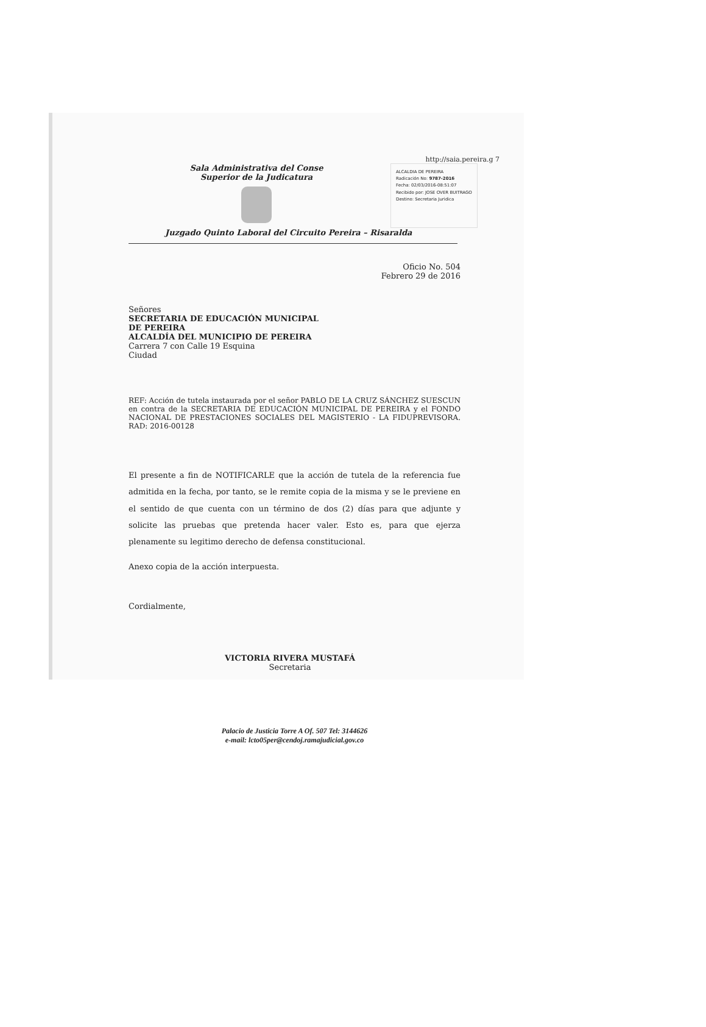http://saia.pereira.g 7
Sala Administrativa del Conse
Superior de la Judicatura
ALCALDIA DE PEREIRA
Radicación No: 9787-2016
Fecha: 02/03/2016-08:51:07
Recibido por: JOSE OVER BUITRAGO
Destino: Secretaria Juridica
Juzgado Quinto Laboral del Circuito Pereira – Risaralda
Oficio No. 504
Febrero 29 de 2016
Señores
SECRETARIA DE EDUCACIÓN MUNICIPAL
DE PEREIRA
ALCALDÍA DEL MUNICIPIO DE PEREIRA
Carrera 7 con Calle 19 Esquina
Ciudad
REF: Acción de tutela instaurada por el señor PABLO DE LA CRUZ SÁNCHEZ SUESCUN en contra de la SECRETARIA DE EDUCACIÓN MUNICIPAL DE PEREIRA y el FONDO NACIONAL DE PRESTACIONES SOCIALES DEL MAGISTERIO - LA FIDUPREVISORA. RAD: 2016-00128
El presente a fin de NOTIFICARLE que la acción de tutela de la referencia fue admitida en la fecha, por tanto, se le remite copia de la misma y se le previene en el sentido de que cuenta con un término de dos (2) días para que adjunte y solicite las pruebas que pretenda hacer valer. Esto es, para que ejerza plenamente su legitimo derecho de defensa constitucional.
Anexo copia de la acción interpuesta.
Cordialmente,
VICTORIA RIVERA MUSTAFÁ
Secretaria
Palacio de Justicia Torre A Of. 507 Tel: 3144626
e-mail: lcto05per@cendoj.ramajudicial.gov.co